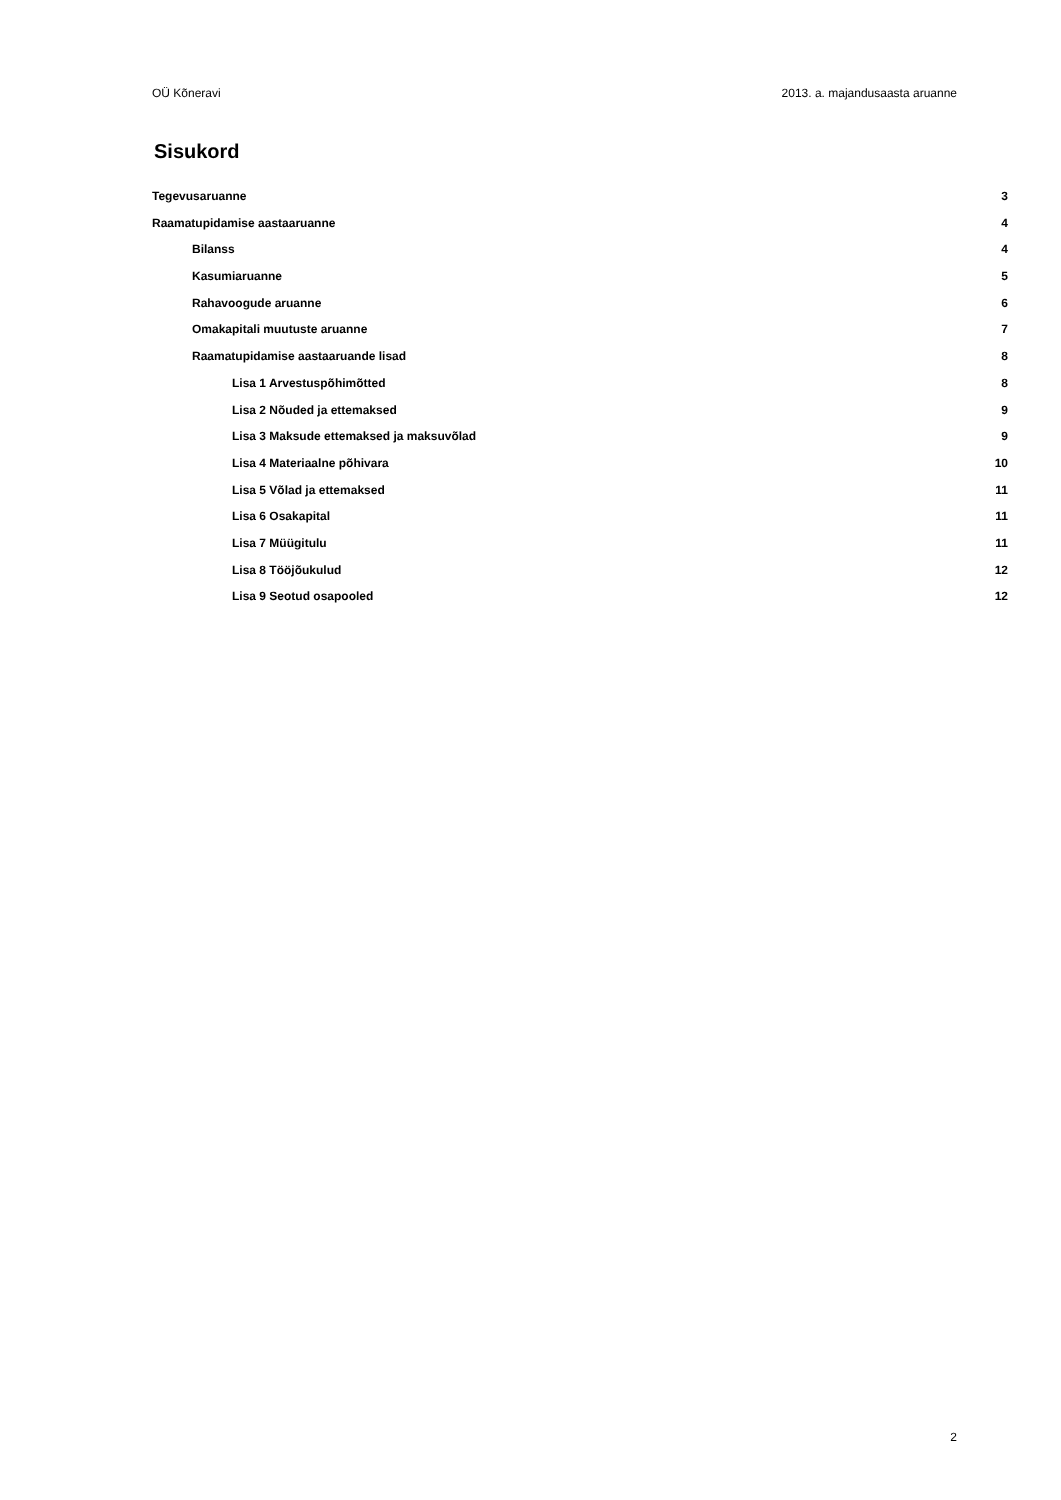OÜ Kõneravi 2013. a. majandusaasta aruanne
Sisukord
Tegevusaruanne 3
Raamatupidamise aastaaruanne 4
Bilanss 4
Kasumiaruanne 5
Rahavoogude aruanne 6
Omakapitali muutuste aruanne 7
Raamatupidamise aastaaruande lisad 8
Lisa 1 Arvestuspõhimõtted 8
Lisa 2 Nõuded ja ettemaksed 9
Lisa 3 Maksude ettemaksed ja maksuvõlad 9
Lisa 4 Materiaalne põhivara 10
Lisa 5 Võlad ja ettemaksed 11
Lisa 6 Osakapital 11
Lisa 7 Müügitulu 11
Lisa 8 Tööjõukulud 12
Lisa 9 Seotud osapooled 12
2